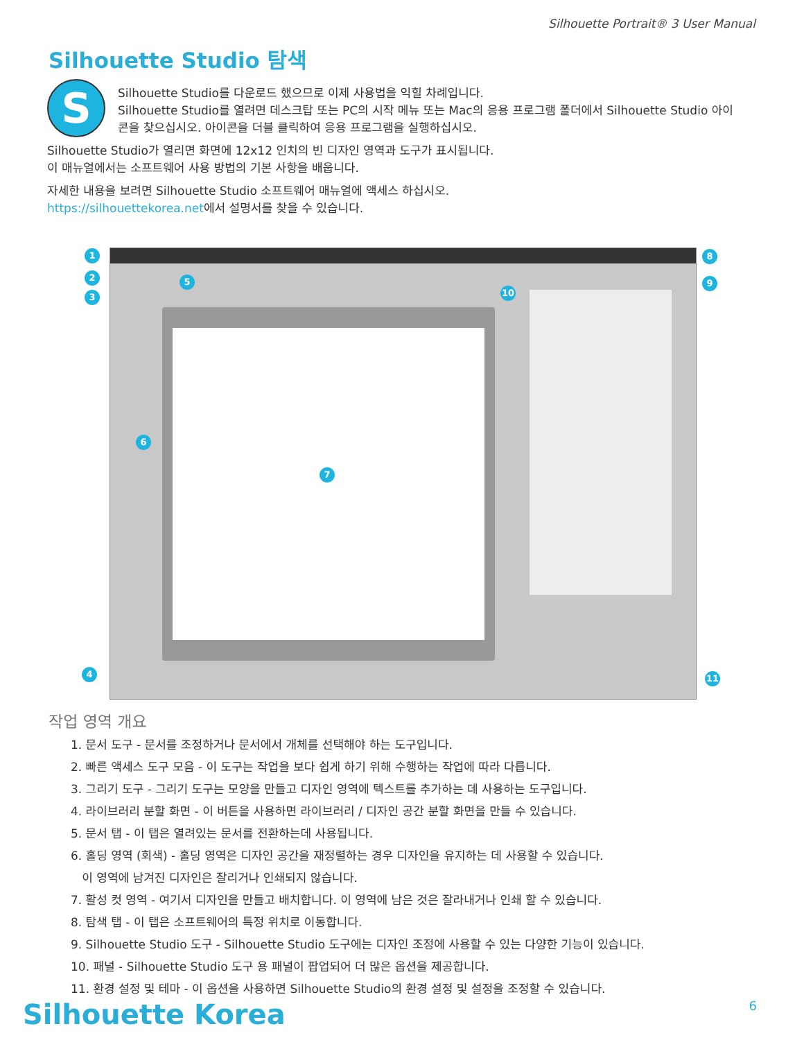Silhouette Portrait® 3 User Manual
Silhouette Studio 탐색
S
Silhouette Studio를 다운로드 했으므로 이제 사용법을 익힐 차례입니다.
Silhouette Studio를 열려면 데스크탑 또는 PC의 시작 메뉴 또는 Mac의 응용 프로그램 폴더에서 Silhouette Studio 아이콘을 찾으십시오. 아이콘을 더블 클릭하여 응용 프로그램을 실행하십시오.
Silhouette Studio가 열리면 화면에 12x12 인치의 빈 디자인 영역과 도구가 표시됩니다.
이 매뉴얼에서는 소프트웨어 사용 방법의 기본 사항을 배웁니다.
자세한 내용을 보려면 Silhouette Studio 소프트웨어 매뉴얼에 액세스 하십시오.
https://silhouettekorea.net에서 설명서를 찾을 수 있습니다.
1
2
3
4
5
6
7
8
9
10
11
작업 영역 개요
1. 문서 도구 - 문서를 조정하거나 문서에서 개체를 선택해야 하는 도구입니다.
2. 빠른 액세스 도구 모음 - 이 도구는 작업을 보다 쉽게 하기 위해 수행하는 작업에 따라 다릅니다.
3. 그리기 도구 - 그리기 도구는 모양을 만들고 디자인 영역에 텍스트를 추가하는 데 사용하는 도구입니다.
4. 라이브러리 분할 화면 - 이 버튼을 사용하면 라이브러리 / 디자인 공간 분할 화면을 만들 수 있습니다.
5. 문서 탭 - 이 탭은 열려있는 문서를 전환하는데 사용됩니다.
6. 홀딩 영역 (회색) - 홀딩 영역은 디자인 공간을 재정렬하는 경우 디자인을 유지하는 데 사용할 수 있습니다.
이 영역에 남겨진 디자인은 잘리거나 인쇄되지 않습니다.
7. 활성 컷 영역 - 여기서 디자인을 만들고 배치합니다. 이 영역에 남은 것은 잘라내거나 인쇄 할 수 있습니다.
8. 탐색 탭 - 이 탭은 소프트웨어의 특정 위치로 이동합니다.
9. Silhouette Studio 도구 - Silhouette Studio 도구에는 디자인 조정에 사용할 수 있는 다양한 기능이 있습니다.
10. 패널 - Silhouette Studio 도구 용 패널이 팝업되어 더 많은 옵션을 제공합니다.
11. 환경 설정 및 테마 - 이 옵션을 사용하면 Silhouette Studio의 환경 설정 및 설정을 조정할 수 있습니다.
Silhouette Korea 6